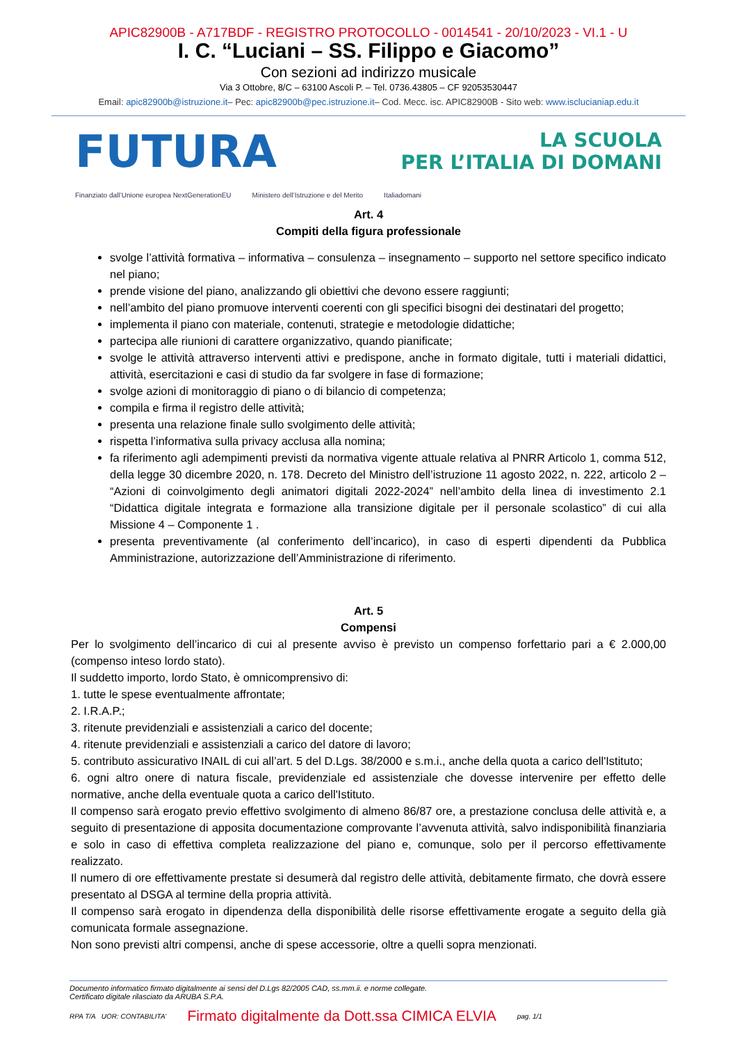APIC82900B - A717BDF - REGISTRO PROTOCOLLO - 0014541 - 20/10/2023 - VI.1 - U
I. C. “Luciani – SS. Filippo e Giacomo”
Con sezioni ad indirizzo musicale
Via 3 Ottobre, 8/C – 63100 Ascoli P. – Tel. 0736.43805 – CF 92053530447
Email: apic82900b@istruzione.it– Pec: apic82900b@pec.istruzione.it– Cod. Mecc. isc. APIC82900B - Sito web: www.isclucianiap.edu.it
FUTURA
LA SCUOLA
PER L’ITALIA DI DOMANI
Finanziato dall’Unione europea NextGenerationEU Ministero dell’Istruzione e del Merito Italiadomani
Art. 4
Compiti della figura professionale
svolge l’attività formativa – informativa – consulenza – insegnamento – supporto nel settore specifico indicato nel piano;
prende visione del piano, analizzando gli obiettivi che devono essere raggiunti;
nell’ambito del piano promuove interventi coerenti con gli specifici bisogni dei destinatari del progetto;
implementa il piano con materiale, contenuti, strategie e metodologie didattiche;
partecipa alle riunioni di carattere organizzativo, quando pianificate;
svolge le attività attraverso interventi attivi e predispone, anche in formato digitale, tutti i materiali didattici, attività, esercitazioni e casi di studio da far svolgere in fase di formazione;
svolge azioni di monitoraggio di piano o di bilancio di competenza;
compila e firma il registro delle attività;
presenta una relazione finale sullo svolgimento delle attività;
rispetta l’informativa sulla privacy acclusa alla nomina;
fa riferimento agli adempimenti previsti da normativa vigente attuale relativa al PNRR Articolo 1, comma 512, della legge 30 dicembre 2020, n. 178. Decreto del Ministro dell’istruzione 11 agosto 2022, n. 222, articolo 2 – “Azioni di coinvolgimento degli animatori digitali 2022-2024” nell’ambito della linea di investimento 2.1 “Didattica digitale integrata e formazione alla transizione digitale per il personale scolastico” di cui alla Missione 4 – Componente 1 .
presenta preventivamente (al conferimento dell’incarico), in caso di esperti dipendenti da Pubblica Amministrazione, autorizzazione dell’Amministrazione di riferimento.
Art. 5
Compensi
Per lo svolgimento dell’incarico di cui al presente avviso è previsto un compenso forfettario pari a € 2.000,00 (compenso inteso lordo stato).
Il suddetto importo, lordo Stato, è omnicomprensivo di:
1. tutte le spese eventualmente affrontate;
2. I.R.A.P.;
3. ritenute previdenziali e assistenziali a carico del docente;
4. ritenute previdenziali e assistenziali a carico del datore di lavoro;
5. contributo assicurativo INAIL di cui all’art. 5 del D.Lgs. 38/2000 e s.m.i., anche della quota a carico dell'Istituto;
6. ogni altro onere di natura fiscale, previdenziale ed assistenziale che dovesse intervenire per effetto delle normative, anche della eventuale quota a carico dell'Istituto.
Il compenso sarà erogato previo effettivo svolgimento di almeno 86/87 ore, a prestazione conclusa delle attività e, a seguito di presentazione di apposita documentazione comprovante l’avvenuta attività, salvo indisponibilità finanziaria e solo in caso di effettiva completa realizzazione del piano e, comunque, solo per il percorso effettivamente realizzato.
Il numero di ore effettivamente prestate si desumerà dal registro delle attività, debitamente firmato, che dovrà essere presentato al DSGA al termine della propria attività.
Il compenso sarà erogato in dipendenza della disponibilità delle risorse effettivamente erogate a seguito della già comunicata formale assegnazione.
Non sono previsti altri compensi, anche di spese accessorie, oltre a quelli sopra menzionati.
Documento informatico firmato digitalmente ai sensi del D.Lgs 82/2005 CAD, ss.mm.ii. e norme collegate.
Certificato digitale rilasciato da ARUBA S.P.A.
RPA T/A UOR: CONTABILITA’ Firmato digitalmente da Dott.ssa CIMICA ELVIA pag. 1/1